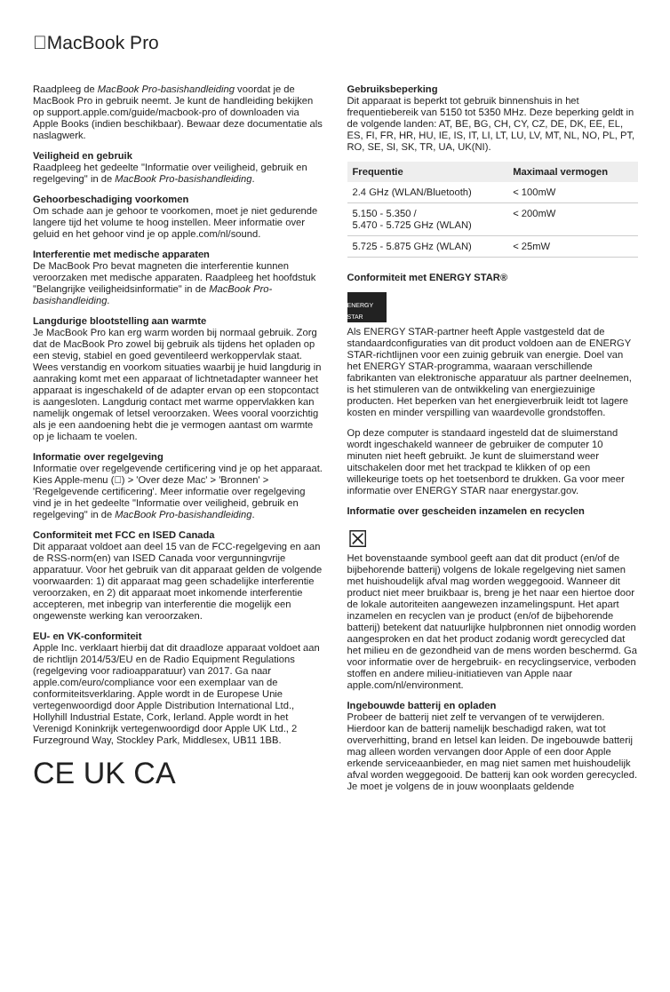MacBook Pro
Raadpleeg de MacBook Pro-basishandleiding voordat je de MacBook Pro in gebruik neemt. Je kunt de handleiding bekijken op support.apple.com/guide/macbook-pro of downloaden via Apple Books (indien beschikbaar). Bewaar deze documentatie als naslagwerk.
Veiligheid en gebruik
Raadpleeg het gedeelte "Informatie over veiligheid, gebruik en regelgeving" in de MacBook Pro-basishandleiding.
Gehoorbeschadiging voorkomen
Om schade aan je gehoor te voorkomen, moet je niet gedurende langere tijd het volume te hoog instellen. Meer informatie over geluid en het gehoor vind je op apple.com/nl/sound.
Interferentie met medische apparaten
De MacBook Pro bevat magneten die interferentie kunnen veroorzaken met medische apparaten. Raadpleeg het hoofdstuk "Belangrijke veiligheidsinformatie" in de MacBook Pro-basishandleiding.
Langdurige blootstelling aan warmte
Je MacBook Pro kan erg warm worden bij normaal gebruik. Zorg dat de MacBook Pro zowel bij gebruik als tijdens het opladen op een stevig, stabiel en goed geventileerd werkoppervlak staat. Wees verstandig en voorkom situaties waarbij je huid langdurig in aanraking komt met een apparaat of lichtnetadapter wanneer het apparaat is ingeschakeld of de adapter ervan op een stopcontact is aangesloten. Langdurig contact met warme oppervlakken kan namelijk ongemak of letsel veroorzaken. Wees vooral voorzichtig als je een aandoening hebt die je vermogen aantast om warmte op je lichaam te voelen.
Informatie over regelgeving
Informatie over regelgevende certificering vind je op het apparaat. Kies Apple-menu () > 'Over deze Mac' > 'Bronnen' > 'Regelgevende certificering'. Meer informatie over regelgeving vind je in het gedeelte "Informatie over veiligheid, gebruik en regelgeving" in de MacBook Pro-basishandleiding.
Conformiteit met FCC en ISED Canada
Dit apparaat voldoet aan deel 15 van de FCC-regelgeving en aan de RSS-norm(en) van ISED Canada voor vergunningvrije apparatuur. Voor het gebruik van dit apparaat gelden de volgende voorwaarden: 1) dit apparaat mag geen schadelijke interferentie veroorzaken, en 2) dit apparaat moet inkomende interferentie accepteren, met inbegrip van interferentie die mogelijk een ongewenste werking kan veroorzaken.
EU- en VK-conformiteit
Apple Inc. verklaart hierbij dat dit draadloze apparaat voldoet aan de richtlijn 2014/53/EU en de Radio Equipment Regulations (regelgeving voor radioapparatuur) van 2017. Ga naar apple.com/euro/compliance voor een exemplaar van de conformiteitsverklaring. Apple wordt in de Europese Unie vertegenwoordigd door Apple Distribution International Ltd., Hollyhill Industrial Estate, Cork, Ierland. Apple wordt in het Verenigd Koninkrijk vertegenwoordigd door Apple UK Ltd., 2 Furzeground Way, Stockley Park, Middlesex, UB11 1BB.
CE UK CA
Gebruiksbeperking
Dit apparaat is beperkt tot gebruik binnenshuis in het frequentiebereik van 5150 tot 5350 MHz. Deze beperking geldt in de volgende landen: AT, BE, BG, CH, CY, CZ, DE, DK, EE, EL, ES, FI, FR, HR, HU, IE, IS, IT, LI, LT, LU, LV, MT, NL, NO, PL, PT, RO, SE, SI, SK, TR, UA, UK(NI).
| Frequentie | Maximaal vermogen |
| --- | --- |
| 2.4 GHz (WLAN/Bluetooth) | < 100mW |
| 5.150 - 5.350 / 5.470 - 5.725 GHz (WLAN) | < 200mW |
| 5.725 - 5.875 GHz (WLAN) | < 25mW |
Conformiteit met ENERGY STAR®
ENERGY STAR
Als ENERGY STAR-partner heeft Apple vastgesteld dat de standaardconfiguraties van dit product voldoen aan de ENERGY STAR-richtlijnen voor een zuinig gebruik van energie. Doel van het ENERGY STAR-programma, waaraan verschillende fabrikanten van elektronische apparatuur als partner deelnemen, is het stimuleren van de ontwikkeling van energiezuinige producten. Het beperken van het energieverbruik leidt tot lagere kosten en minder verspilling van waardevolle grondstoffen.
Op deze computer is standaard ingesteld dat de sluimerstand wordt ingeschakeld wanneer de gebruiker de computer 10 minuten niet heeft gebruikt. Je kunt de sluimerstand weer uitschakelen door met het trackpad te klikken of op een willekeurige toets op het toetsenbord te drukken. Ga voor meer informatie over ENERGY STAR naar energystar.gov.
Informatie over gescheiden inzamelen en recyclen
☒
Het bovenstaande symbool geeft aan dat dit product (en/of de bijbehorende batterij) volgens de lokale regelgeving niet samen met huishoudelijk afval mag worden weggegooid. Wanneer dit product niet meer bruikbaar is, breng je het naar een hiertoe door de lokale autoriteiten aangewezen inzamelingspunt. Het apart inzamelen en recyclen van je product (en/of de bijbehorende batterij) betekent dat natuurlijke hulpbronnen niet onnodig worden aangesproken en dat het product zodanig wordt gerecycled dat het milieu en de gezondheid van de mens worden beschermd. Ga voor informatie over de hergebruik- en recyclingservice, verboden stoffen en andere milieu-initiatieven van Apple naar apple.com/nl/environment.
Ingebouwde batterij en opladen
Probeer de batterij niet zelf te vervangen of te verwijderen. Hierdoor kan de batterij namelijk beschadigd raken, wat tot oververhitting, brand en letsel kan leiden. De ingebouwde batterij mag alleen worden vervangen door Apple of een door Apple erkende serviceaanbieder, en mag niet samen met huishoudelijk afval worden weggegooid. De batterij kan ook worden gerecycled. Je moet je volgens de in jouw woonplaats geldende